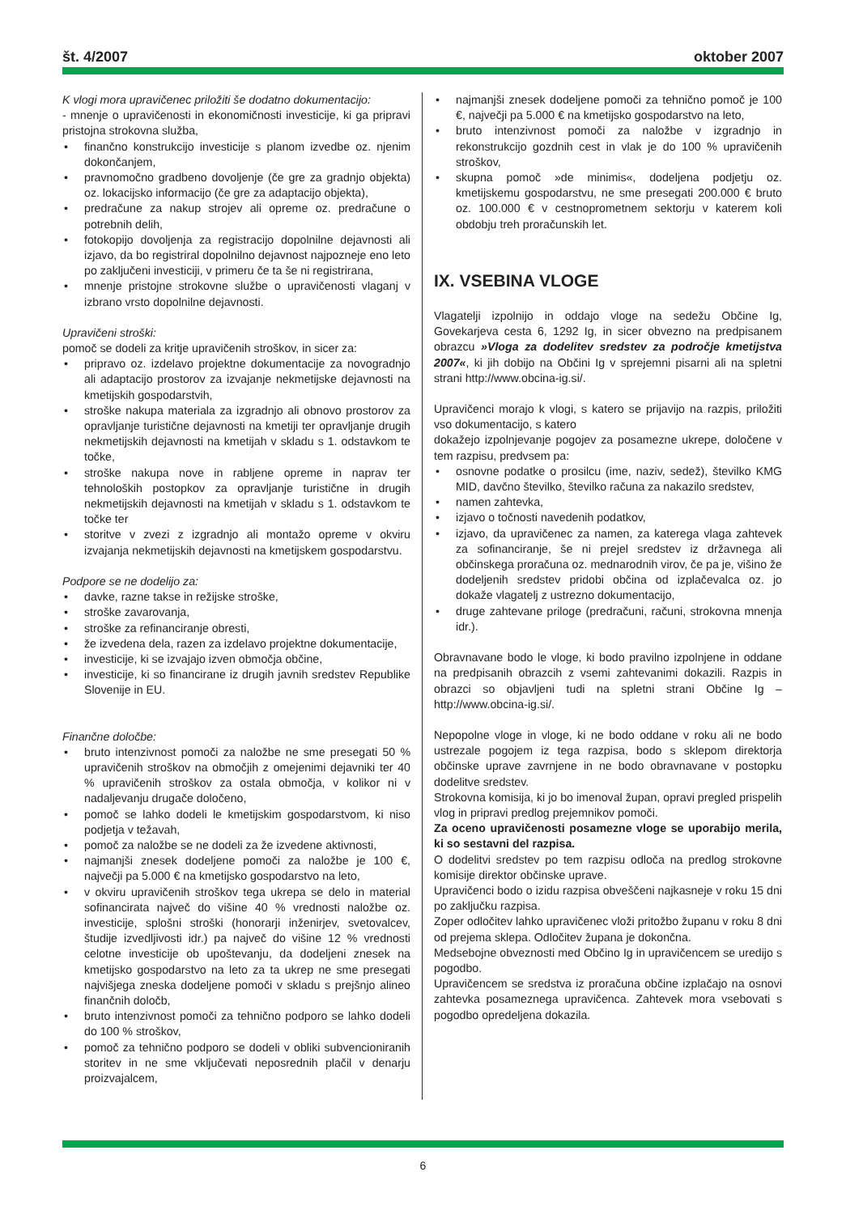št. 4/2007 oktober 2007
K vlogi mora upravičenec priložiti še dodatno dokumentacijo:
- mnenje o upravičenosti in ekonomičnosti investicije, ki ga pripravi pristojna strokovna služba,
• finančno konstrukcijo investicije s planom izvedbe oz. njenim dokončanjem,
• pravnomočno gradbeno dovoljenje (če gre za gradnjo objekta) oz. lokacijsko informacijo (če gre za adaptacijo objekta),
• predračune za nakup strojev ali opreme oz. predračune o potrebnih delih,
• fotokopijo dovoljenja za registracijo dopolnilne dejavnosti ali izjavo, da bo registriral dopolnilno dejavnost najpozneje eno leto po zaključeni investiciji, v primeru če ta še ni registrirana,
• mnenje pristojne strokovne službe o upravičenosti vlaganj v izbrano vrsto dopolnilne dejavnosti.
Upravičeni stroški:
pomoč se dodeli za kritje upravičenih stroškov, in sicer za:
• pripravo oz. izdelavo projektne dokumentacije za novogradnjo ali adaptacijo prostorov za izvajanje nekmetijske dejavnosti na kmetijskih gospodarstvih,
• stroške nakupa materiala za izgradnjo ali obnovo prostorov za opravljanje turistične dejavnosti na kmetiji ter opravljanje drugih nekmetijskih dejavnosti na kmetijah v skladu s 1. odstavkom te točke,
• stroške nakupa nove in rabljene opreme in naprav ter tehnoloških postopkov za opravljanje turistične in drugih nekmetijskih dejavnosti na kmetijah v skladu s 1. odstavkom te točke ter
• storitve v zvezi z izgradnjo ali montažo opreme v okviru izvajanja nekmetijskih dejavnosti na kmetijskem gospodarstvu.
Podpore se ne dodelijo za:
• davke, razne takse in režijske stroške,
• stroške zavarovanja,
• stroške za refinanciranje obresti,
• že izvedena dela, razen za izdelavo projektne dokumentacije,
• investicije, ki se izvajajo izven območja občine,
• investicije, ki so financirane iz drugih javnih sredstev Republike Slovenije in EU.
Finančne določbe:
• bruto intenzivnost pomoči za naložbe ne sme presegati 50 % upravičenih stroškov na območjih z omejenimi dejavniki ter 40 % upravičenih stroškov za ostala območja, v kolikor ni v nadaljevanju drugače določeno,
• pomoč se lahko dodeli le kmetijskim gospodarstvom, ki niso podjetja v težavah,
• pomoč za naložbe se ne dodeli za že izvedene aktivnosti,
• najmanjši znesek dodeljene pomoči za naložbe je 100 €, največji pa 5.000 € na kmetijsko gospodarstvo na leto,
• v okviru upravičenih stroškov tega ukrepa se delo in material sofinancirata največ do višine 40 % vrednosti naložbe oz. investicije, splošni stroški (honorarji inženirjev, svetovalcev, študije izvedljivosti idr.) pa največ do višine 12 % vrednosti celotne investicije ob upoštevanju, da dodeljeni znesek na kmetijsko gospodarstvo na leto za ta ukrep ne sme presegati najvišjega zneska dodeljene pomoči v skladu s prejšnjo alineo finančnih določb,
• bruto intenzivnost pomoči za tehnično podporo se lahko dodeli do 100 % stroškov,
• pomoč za tehnično podporo se dodeli v obliki subvencioniranih storitev in ne sme vključevati neposrednih plačil v denarju proizvajalcem,
• najmanjši znesek dodeljene pomoči za tehnično pomoč je 100 €, največji pa 5.000 € na kmetijsko gospodarstvo na leto,
• bruto intenzivnost pomoči za naložbe v izgradnjo in rekonstrukcijo gozdnih cest in vlak je do 100 % upravičenih stroškov,
• skupna pomoč »de minimis«, dodeljena podjetju oz. kmetijskemu gospodarstvu, ne sme presegati 200.000 € bruto oz. 100.000 € v cestnoprometnem sektorju v katerem koli obdobju treh proračunskih let.
IX. VSEBINA VLOGE
Vlagatelji izpolnijo in oddajo vloge na sedežu Občine Ig, Govekarjeva cesta 6, 1292 Ig, in sicer obvezno na predpisanem obrazcu »Vloga za dodelitev sredstev za področje kmetijstva 2007«, ki jih dobijo na Občini Ig v sprejemni pisarni ali na spletni strani http://www.obcina-ig.si/.
Upravičenci morajo k vlogi, s katero se prijavijo na razpis, priložiti vso dokumentacijo, s katero
dokažejo izpolnjevanje pogojev za posamezne ukrepe, določene v tem razpisu, predvsem pa:
• osnovne podatke o prosilcu (ime, naziv, sedež), številko KMG MID, davčno številko, številko računa za nakazilo sredstev,
• namen zahtevka,
• izjavo o točnosti navedenih podatkov,
• izjavo, da upravičenec za namen, za katerega vlaga zahtevek za sofinanciranje, še ni prejel sredstev iz državnega ali občinskega proračuna oz. mednarodnih virov, če pa je, višino že dodeljenih sredstev pridobi občina od izplačevalca oz. jo dokaže vlagatelj z ustrezno dokumentacijo,
• druge zahtevane priloge (predračuni, računi, strokovna mnenja idr.).
Obravnavane bodo le vloge, ki bodo pravilno izpolnjene in oddane na predpisanih obrazcih z vsemi zahtevanimi dokazili. Razpis in obrazci so objavljeni tudi na spletni strani Občine Ig – http://www.obcina-ig.si/.
Nepopolne vloge in vloge, ki ne bodo oddane v roku ali ne bodo ustrezale pogojem iz tega razpisa, bodo s sklepom direktorja občinske uprave zavrnjene in ne bodo obravnavane v postopku dodelitve sredstev.
Strokovna komisija, ki jo bo imenoval župan, opravi pregled prispelih vlog in pripravi predlog prejemnikov pomoči.
Za oceno upravičenosti posamezne vloge se uporabijo merila, ki so sestavni del razpisa.
O dodelitvi sredstev po tem razpisu odloča na predlog strokovne komisije direktor občinske uprave.
Upravičenci bodo o izidu razpisa obveščeni najkasneje v roku 15 dni po zaključku razpisa.
Zoper odločitev lahko upravičenec vloži pritožbo županu v roku 8 dni od prejema sklepa. Odločitev župana je dokončna.
Medsebojne obveznosti med Občino Ig in upravičencem se uredijo s pogodbo.
Upravičencem se sredstva iz proračuna občine izplačajo na osnovi zahtevka posameznega upravičenca. Zahtevek mora vsebovati s pogodbo opredeljena dokazila.
6